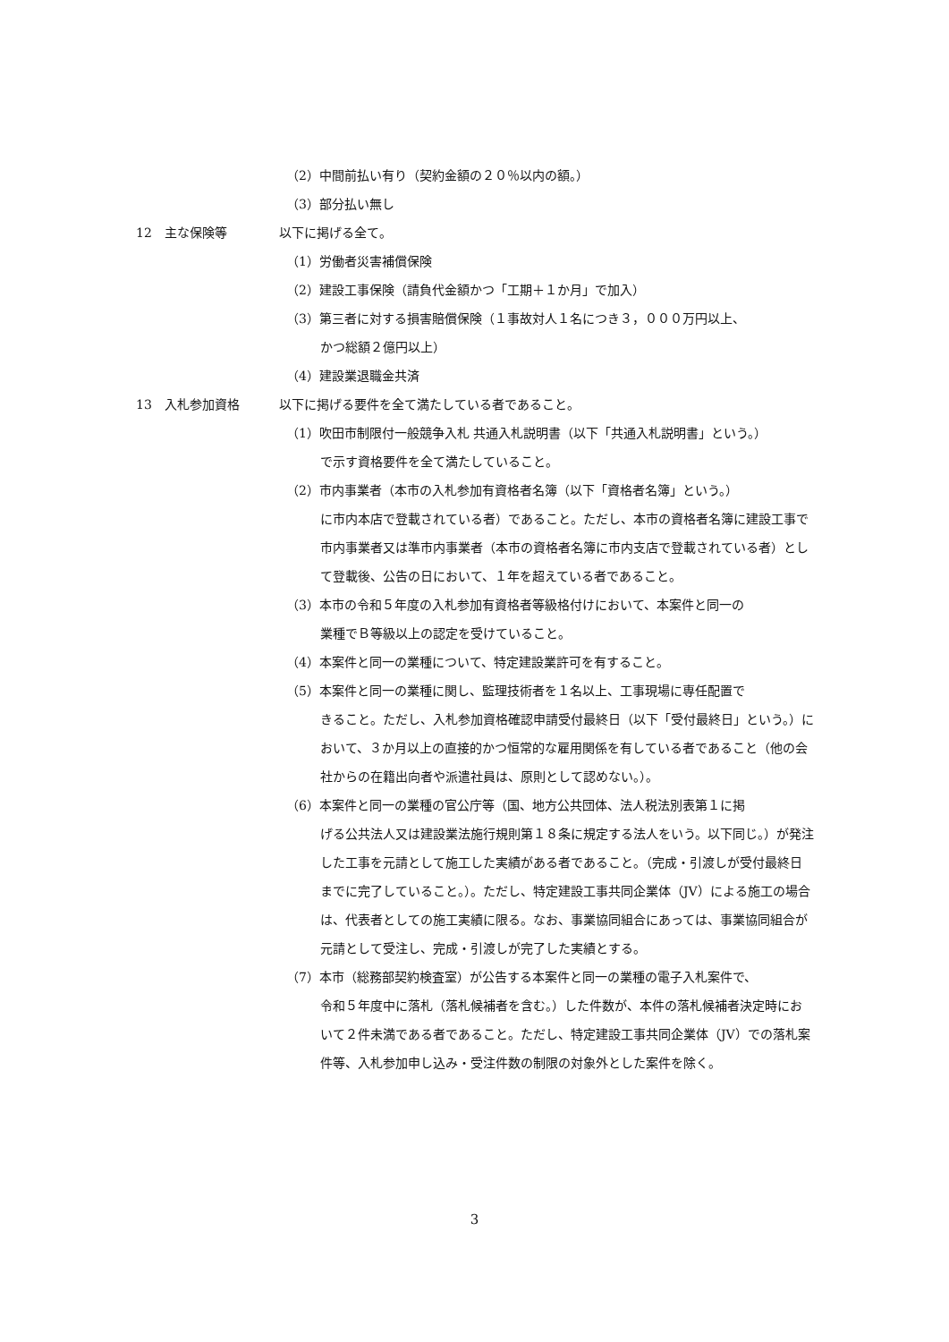（2）中間前払い有り（契約金額の２０％以内の額。）
（3）部分払い無し
12 主な保険等 以下に掲げる全て。
（1）労働者災害補償保険
（2）建設工事保険（請負代金額かつ「工期＋１か月」で加入）
（3）第三者に対する損害賠償保険（１事故対人１名につき３，０００万円以上、
かつ総額２億円以上）
（4）建設業退職金共済
13 入札参加資格 以下に掲げる要件を全て満たしている者であること。
（1）吹田市制限付一般競争入札 共通入札説明書（以下「共通入札説明書」という。）
で示す資格要件を全て満たしていること。
（2）市内事業者（本市の入札参加有資格者名簿（以下「資格者名簿」という。）
に市内本店で登載されている者）であること。ただし、本市の資格者名簿に建設工事で市内事業者又は準市内事業者（本市の資格者名簿に市内支店で登載されている者）として登載後、公告の日において、１年を超えている者であること。
（3）本市の令和５年度の入札参加有資格者等級格付けにおいて、本案件と同一の
業種でＢ等級以上の認定を受けていること。
（4）本案件と同一の業種について、特定建設業許可を有すること。
（5）本案件と同一の業種に関し、監理技術者を１名以上、工事現場に専任配置で
きること。ただし、入札参加資格確認申請受付最終日（以下「受付最終日」という。）において、３か月以上の直接的かつ恒常的な雇用関係を有している者であること（他の会社からの在籍出向者や派遣社員は、原則として認めない。）。
（6）本案件と同一の業種の官公庁等（国、地方公共団体、法人税法別表第１に掲
げる公共法人又は建設業法施行規則第１８条に規定する法人をいう。以下同じ。）が発注した工事を元請として施工した実績がある者であること。（完成・引渡しが受付最終日までに完了していること。）。ただし、特定建設工事共同企業体（JV）による施工の場合は、代表者としての施工実績に限る。なお、事業協同組合にあっては、事業協同組合が元請として受注し、完成・引渡しが完了した実績とする。
（7）本市（総務部契約検査室）が公告する本案件と同一の業種の電子入札案件で、
令和５年度中に落札（落札候補者を含む。）した件数が、本件の落札候補者決定時において２件未満である者であること。ただし、特定建設工事共同企業体（JV）での落札案件等、入札参加申し込み・受注件数の制限の対象外とした案件を除く。
3